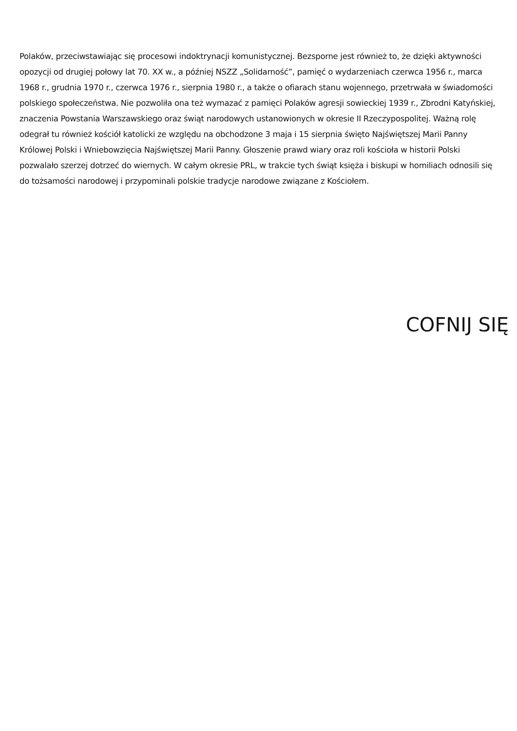Polaków, przeciwstawiając się procesowi indoktrynacji komunistycznej. Bezsporne jest również to, że dzięki aktywności opozycji od drugiej połowy lat 70. XX w., a później NSZZ „Solidarność”, pamięć o wydarzeniach czerwca 1956 r., marca 1968 r., grudnia 1970 r., czerwca 1976 r., sierpnia 1980 r., a także o ofiarach stanu wojennego, przetrwała w świadomości polskiego społeczeństwa. Nie pozwoliła ona też wymazać z pamięci Polaków agresji sowieckiej 1939 r., Zbrodni Katyńskiej, znaczenia Powstania Warszawskiego oraz świąt narodowych ustanowionych w okresie II Rzeczypospolitej. Ważną rolę odegrał tu również kościół katolicki ze względu na obchodzone 3 maja i 15 sierpnia święto Najświętszej Marii Panny Królowej Polski i Wniebowzięcia Najświętszej Marii Panny. Głoszenie prawd wiary oraz roli kościoła w historii Polski pozwalało szerzej dotrzeć do wiernych. W całym okresie PRL, w trakcie tych świąt księża i biskupi w homiliach odnosili się do tożsamości narodowej i przypominali polskie tradycje narodowe związane z Kościołem.
COFNIJ SIĘ